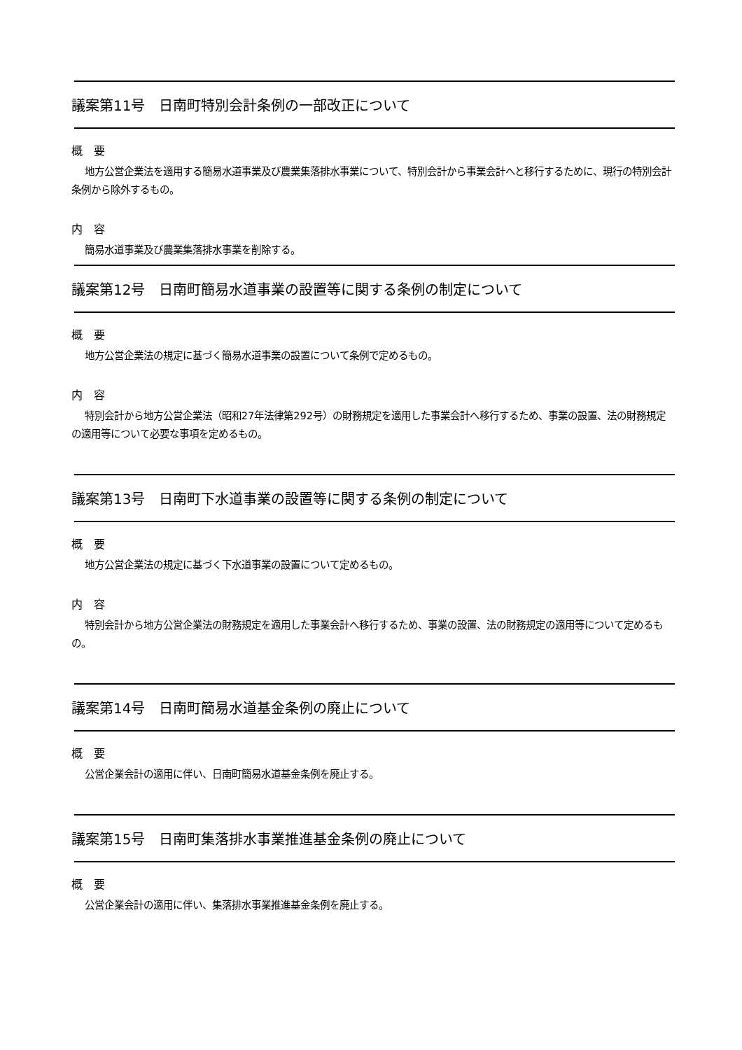議案第11号　日南町特別会計条例の一部改正について
概　要
地方公営企業法を適用する簡易水道事業及び農業集落排水事業について、特別会計から事業会計へと移行するために、現行の特別会計条例から除外するもの。
内　容
簡易水道事業及び農業集落排水事業を削除する。
議案第12号　日南町簡易水道事業の設置等に関する条例の制定について
概　要
地方公営企業法の規定に基づく簡易水道事業の設置について条例で定めるもの。
内　容
特別会計から地方公営企業法（昭和27年法律第292号）の財務規定を適用した事業会計へ移行するため、事業の設置、法の財務規定の適用等について必要な事項を定めるもの。
議案第13号　日南町下水道事業の設置等に関する条例の制定について
概　要
地方公営企業法の規定に基づく下水道事業の設置について定めるもの。
内　容
特別会計から地方公営企業法の財務規定を適用した事業会計へ移行するため、事業の設置、法の財務規定の適用等について定めるもの。
議案第14号　日南町簡易水道基金条例の廃止について
概　要
公営企業会計の適用に伴い、日南町簡易水道基金条例を廃止する。
議案第15号　日南町集落排水事業推進基金条例の廃止について
概　要
公営企業会計の適用に伴い、集落排水事業推進基金条例を廃止する。